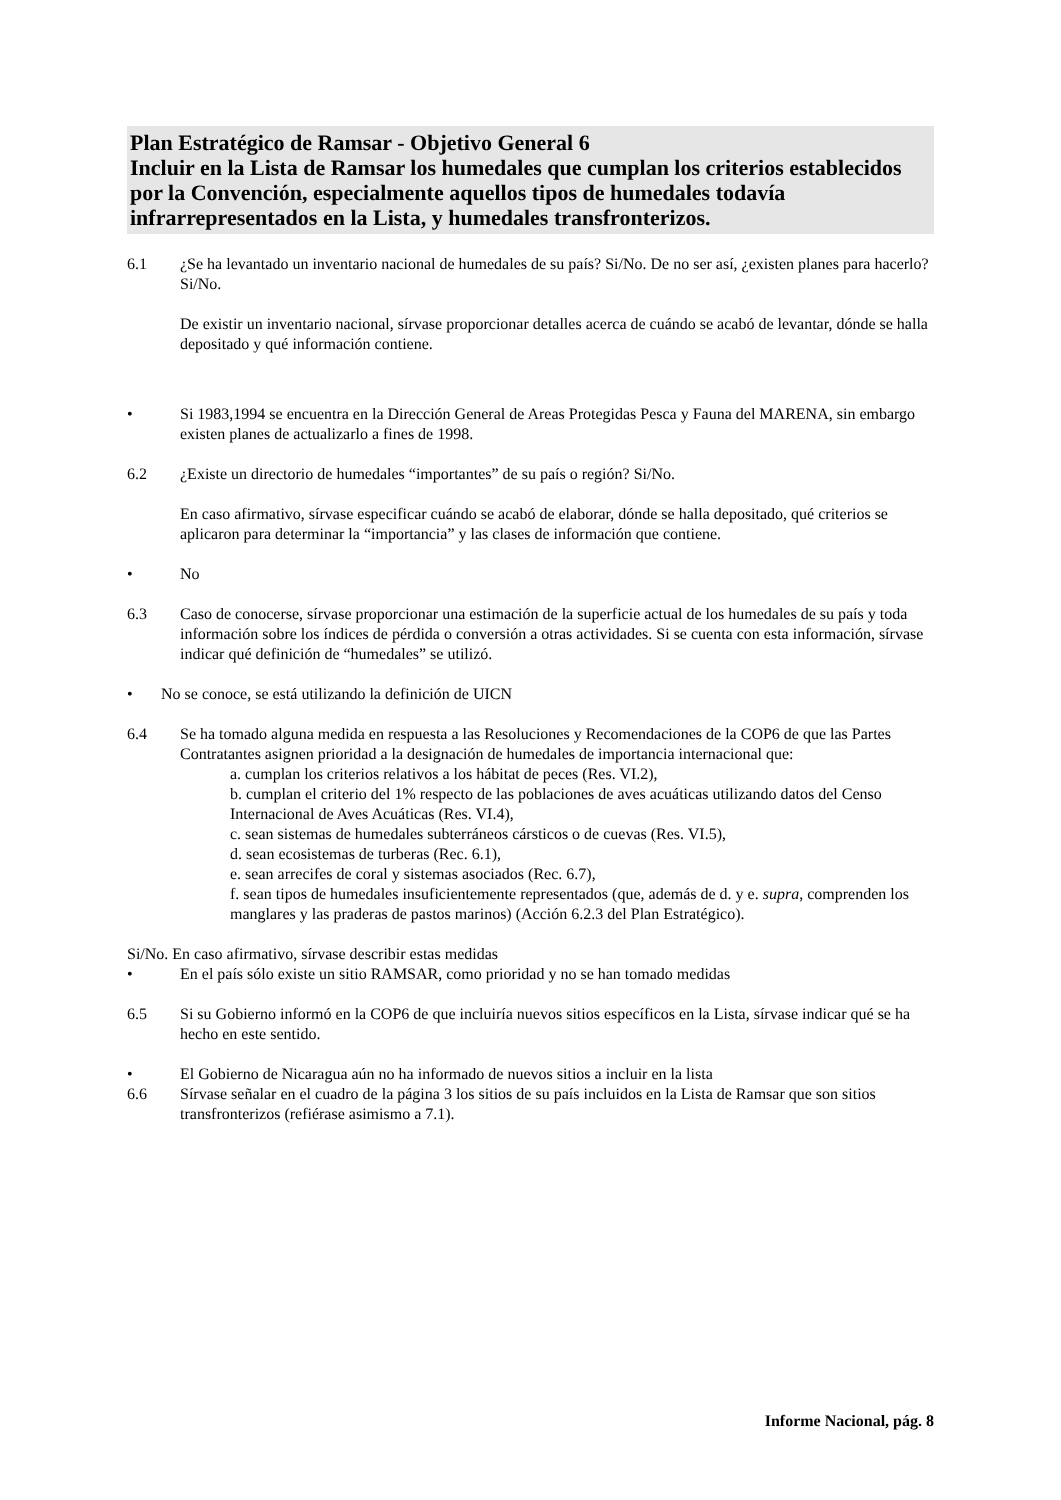Plan Estratégico de Ramsar - Objetivo General 6
Incluir en la Lista de Ramsar los humedales que cumplan los criterios establecidos por la Convención, especialmente aquellos tipos de humedales todavía infrarrepresentados en la Lista, y humedales transfronterizos.
6.1 ¿Se ha levantado un inventario nacional de humedales de su país? Si/No. De no ser así, ¿existen planes para hacerlo? Si/No.
De existir un inventario nacional, sírvase proporcionar detalles acerca de cuándo se acabó de levantar, dónde se halla depositado y qué información contiene.
• Si 1983,1994 se encuentra en la Dirección General de Areas Protegidas Pesca y Fauna del MARENA, sin embargo existen planes de actualizarlo a fines de 1998.
6.2 ¿Existe un directorio de humedales “importantes” de su país o región? Si/No.
En caso afirmativo, sírvase especificar cuándo se acabó de elaborar, dónde se halla depositado, qué criterios se aplicaron para determinar la “importancia” y las clases de información que contiene.
• No
6.3 Caso de conocerse, sírvase proporcionar una estimación de la superficie actual de los humedales de su país y toda información sobre los índices de pérdida o conversión a otras actividades. Si se cuenta con esta información, sírvase indicar qué definición de “humedales” se utilizó.
• No se conoce, se está utilizando la definición de UICN
6.4 Se ha tomado alguna medida en respuesta a las Resoluciones y Recomendaciones de la COP6 de que las Partes Contratantes asignen prioridad a la designación de humedales de importancia internacional que:
a. cumplan los criterios relativos a los hábitat de peces (Res. VI.2),
b. cumplan el criterio del 1% respecto de las poblaciones de aves acuáticas utilizando datos del Censo Internacional de Aves Acuáticas (Res. VI.4),
c. sean sistemas de humedales subterráneos cársticos o de cuevas (Res. VI.5),
d. sean ecosistemas de turberas (Rec. 6.1),
e. sean arrecifes de coral y sistemas asociados (Rec. 6.7),
f. sean tipos de humedales insuficientemente representados (que, además de d. y e. supra, comprenden los manglares y las praderas de pastos marinos) (Acción 6.2.3 del Plan Estratégico).
Si/No. En caso afirmativo, sírvase describir estas medidas
• En el país sólo existe un sitio RAMSAR, como prioridad y no se han tomado medidas
6.5 Si su Gobierno informó en la COP6 de que incluiría nuevos sitios específicos en la Lista, sírvase indicar qué se ha hecho en este sentido.
• El Gobierno de Nicaragua aún no ha informado de nuevos sitios a incluir en la lista
6.6 Sírvase señalar en el cuadro de la página 3 los sitios de su país incluidos en la Lista de Ramsar que son sitios transfronterizos (refiérase asimismo a 7.1).
Informe Nacional, pág. 8